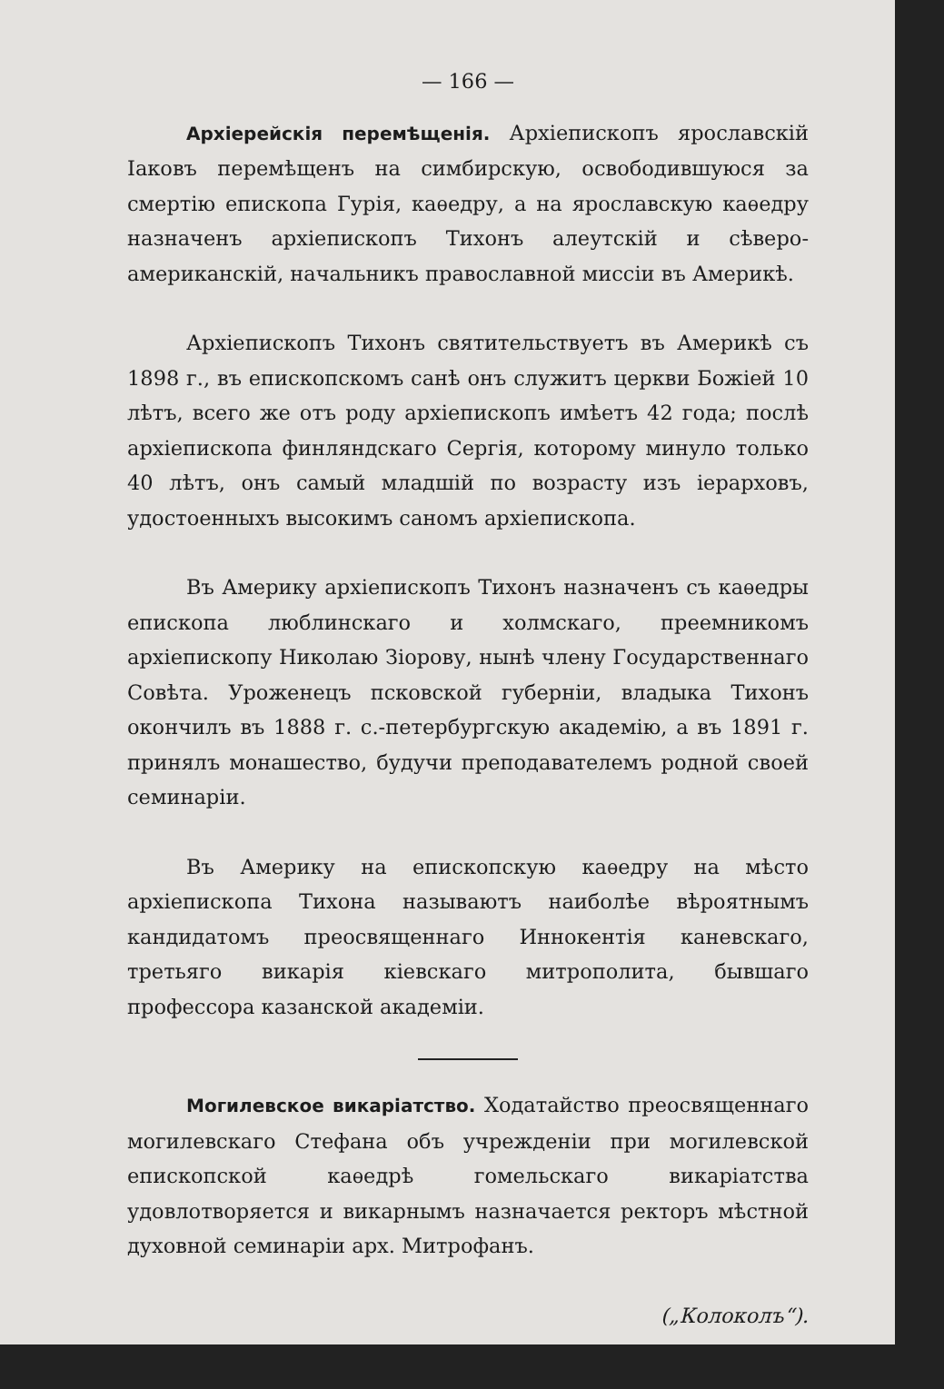— 166 —
Архіерейскія перемѣщенія. Архіепископъ ярославскій Іаковъ перемѣщенъ на симбирскую, освободившуюся за смертію епископа Гурія, каѳедру, а на ярославскую каѳедру назначенъ архіепископъ Тихонъ алеутскій и сѣверо-американскій, начальникъ православной миссіи въ Америкѣ.
Архіепископъ Тихонъ святительствуетъ въ Америкѣ съ 1898 г., въ епископскомъ санѣ онъ служитъ церкви Божіей 10 лѣтъ, всего же отъ роду архіепископъ имѣетъ 42 года; послѣ архіепископа финляндскаго Сергія, которому минуло только 40 лѣтъ, онъ самый младшій по возрасту изъ іерарховъ, удостоенныхъ высокимъ саномъ архіепископа.
Въ Америку архіепископъ Тихонъ назначенъ съ каѳедры епископа люблинскаго и холмскаго, преемникомъ архіепископу Николаю Зіорову, нынѣ члену Государственнаго Совѣта. Уроженецъ псковской губерніи, владыка Тихонъ окончилъ въ 1888 г. с.-петербургскую академію, а въ 1891 г. принялъ монашество, будучи преподавателемъ родной своей семинаріи.
Въ Америку на епископскую каѳедру на мѣсто архіепископа Тихона называютъ наиболѣе вѣроятнымъ кандидатомъ преосвященнаго Иннокентія каневскаго, третьяго викарія кіевскаго митрополита, бывшаго профессора казанской академіи.
Могилевское викаріатство. Ходатайство преосвященнаго могилевскаго Стефана объ учрежденіи при могилевской епископской каѳедрѣ гомельскаго викаріатства удовлотворяется и викарнымъ назначается ректоръ мѣстной духовной семинаріи арх. Митрофанъ.
(„Колоколъ“).